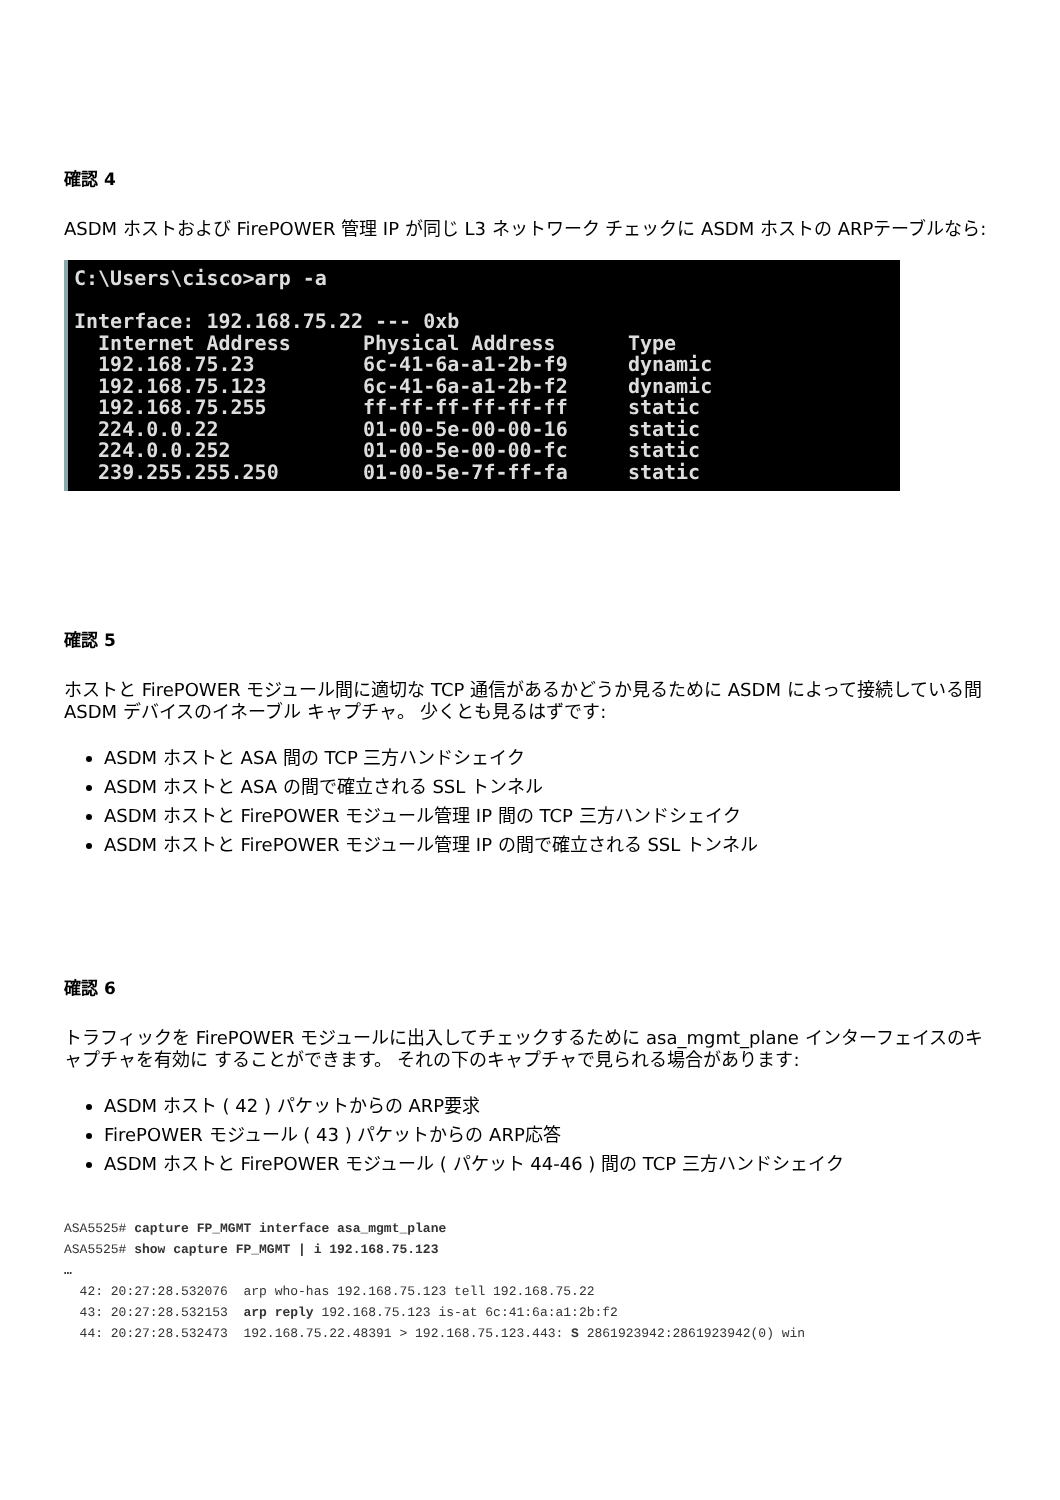確認 4
ASDM ホストおよび FirePOWER 管理 IP が同じ L3 ネットワーク チェックに ASDM ホストの ARPテーブルなら:
C:\Users\cisco>arp -a

Interface: 192.168.75.22 --- 0xb
  Internet Address      Physical Address      Type
  192.168.75.23         6c-41-6a-a1-2b-f9     dynamic
  192.168.75.123        6c-41-6a-a1-2b-f2     dynamic
  192.168.75.255        ff-ff-ff-ff-ff-ff     static
  224.0.0.22            01-00-5e-00-00-16     static
  224.0.0.252           01-00-5e-00-00-fc     static
  239.255.255.250       01-00-5e-7f-ff-fa     static
確認 5
ホストと FirePOWER モジュール間に適切な TCP 通信があるかどうか見るために ASDM によって接続している間 ASDM デバイスのイネーブル キャプチャ。 少くとも見るはずです:
ASDM ホストと ASA 間の TCP 三方ハンドシェイク
ASDM ホストと ASA の間で確立される SSL トンネル
ASDM ホストと FirePOWER モジュール管理 IP 間の TCP 三方ハンドシェイク
ASDM ホストと FirePOWER モジュール管理 IP の間で確立される SSL トンネル
確認 6
トラフィックを FirePOWER モジュールに出入してチェックするために asa_mgmt_plane インターフェイスのキャプチャを有効に することができます。 それの下のキャプチャで見られる場合があります:
ASDM ホスト ( 42 ) パケットからの ARP要求
FirePOWER モジュール ( 43 ) パケットからの ARP応答
ASDM ホストと FirePOWER モジュール ( パケット 44-46 ) 間の TCP 三方ハンドシェイク
ASA5525# capture FP_MGMT interface asa_mgmt_plane
ASA5525# show capture FP_MGMT | i 192.168.75.123
…
  42: 20:27:28.532076  arp who-has 192.168.75.123 tell 192.168.75.22
  43: 20:27:28.532153  arp reply 192.168.75.123 is-at 6c:41:6a:a1:2b:f2
  44: 20:27:28.532473  192.168.75.22.48391 > 192.168.75.123.443: S 2861923942:2861923942(0) win